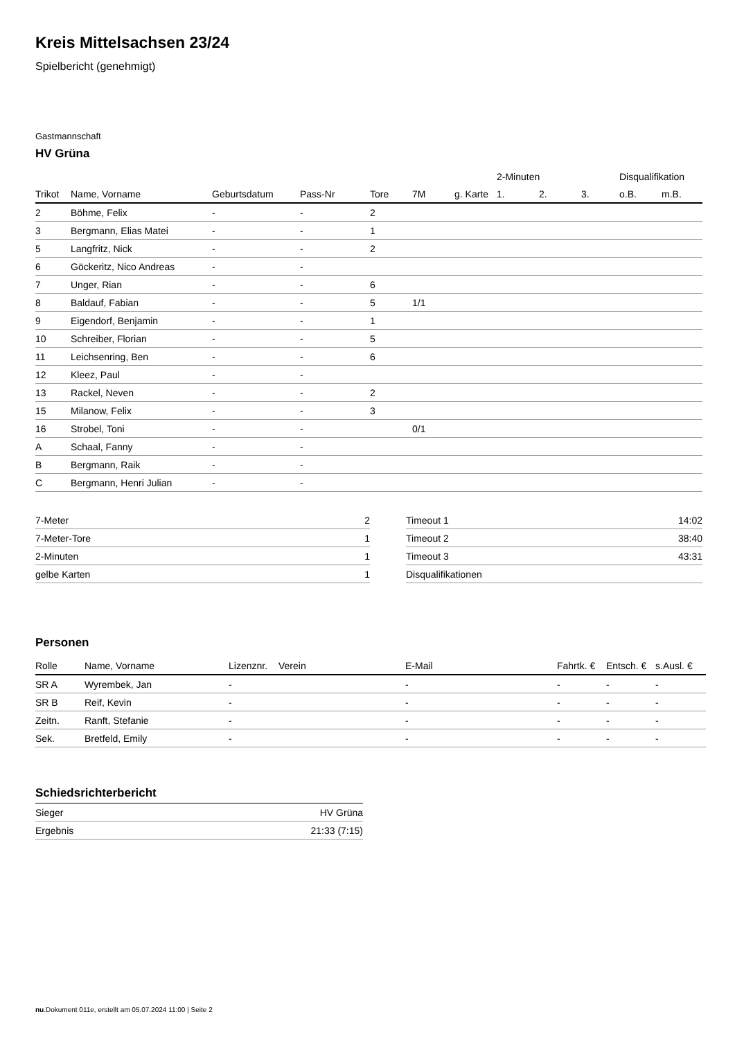Kreis Mittelsachsen 23/24
Spielbericht (genehmigt)
Gastmannschaft
HV Grüna
| | | | | | | | 2-Minuten | | | Disqualifikation | |
| --- | --- | --- | --- | --- | --- | --- | --- | --- | --- | --- | --- |
| Trikot | Name, Vorname | Geburtsdatum | Pass-Nr | Tore | 7M | g. Karte | 1. | 2. | 3. | o.B. | m.B. |
| 2 | Böhme, Felix | - | - | 2 | | | | | | | |
| 3 | Bergmann, Elias Matei | - | - | 1 | | | | | | | |
| 5 | Langfritz, Nick | - | - | 2 | | | | | | | |
| 6 | Göckeritz, Nico Andreas | - | - | | | | | | | | |
| 7 | Unger, Rian | - | - | 6 | | | | | | | |
| 8 | Baldauf, Fabian | - | - | 5 | 1/1 | | | | | | |
| 9 | Eigendorf, Benjamin | - | - | 1 | | | | | | | |
| 10 | Schreiber, Florian | - | - | 5 | | | | | | | |
| 11 | Leichsenring, Ben | - | - | 6 | | | | | | | |
| 12 | Kleez, Paul | - | - | | | | | | | | |
| 13 | Rackel, Neven | - | - | 2 | | | | | | | |
| 15 | Milanow, Felix | - | - | 3 | | | | | | | |
| 16 | Strobel, Toni | - | - | | 0/1 | | | | | | |
| A | Schaal, Fanny | - | - | | | | | | | | |
| B | Bergmann, Raik | - | - | | | | | | | | |
| C | Bergmann, Henri Julian | - | - | | | | | | | | |
| 7-Meter | 2 |
| 7-Meter-Tore | 1 |
| 2-Minuten | 1 |
| gelbe Karten | 1 |
| Timeout 1 | 14:02 |
| Timeout 2 | 38:40 |
| Timeout 3 | 43:31 |
| Disqualifikationen | |
Personen
| Rolle | Name, Vorname | Lizenznr. | Verein | E-Mail | Fahrtk. € | Entsch. € | s.Ausl. € |
| --- | --- | --- | --- | --- | --- | --- | --- |
| SR A | Wyrembek, Jan | - | | - | - | - | - |
| SR B | Reif, Kevin | - | | - | - | - | - |
| Zeitn. | Ranft, Stefanie | - | | - | - | - | - |
| Sek. | Bretfeld, Emily | - | | - | - | - | - |
Schiedsrichterbericht
| Sieger | HV Grüna |
| Ergebnis | 21:33 (7:15) |
nu.Dokument 011e, erstellt am 05.07.2024 11:00 | Seite 2